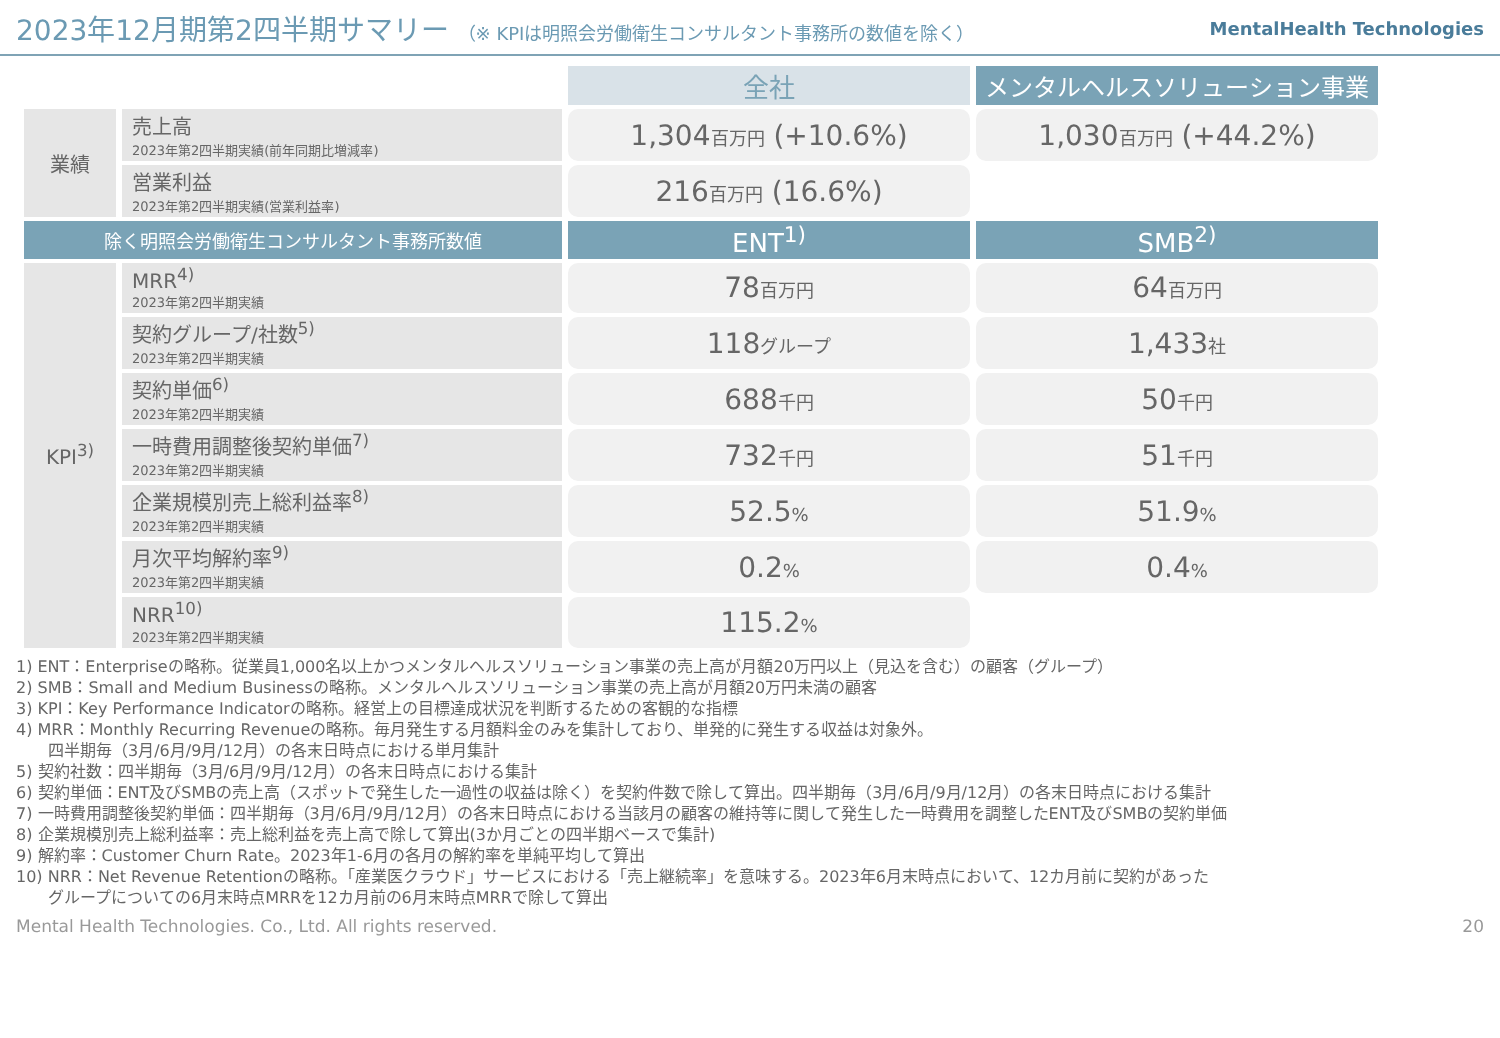2023年12月期第2四半期サマリー （※ KPIは明照会労働衛生コンサルタント事務所の数値を除く）
MentalHealth Technologies
| | | 全社 | メンタルヘルスソリューション事業 |
| --- | --- | --- | --- |
| 業績 | 売上高 2023年第2四半期実績(前年同期比増減率) | 1,304 百万円 (+10.6%) | 1,030 百万円 (+44.2%) |
| | 営業利益 2023年第2四半期実績(営業利益率) | 216 百万円 (16.6%) | |
| 除く明照会労働衛生コンサルタント事務所数値 | | ENT<sup>1)</sup> | SMB<sup>2)</sup> |
| KPI<sup>3)</sup> | MRR<sup>4)</sup> 2023年第2四半期実績 | 78 百万円 | 64 百万円 |
| | 契約グループ/社数<sup>5)</sup> 2023年第2四半期実績 | 118 グループ | 1,433 社 |
| | 契約単価<sup>6)</sup> 2023年第2四半期実績 | 688 千円 | 50 千円 |
| | 一時費用調整後契約単価<sup>7)</sup> 2023年第2四半期実績 | 732 千円 | 51 千円 |
| | 企業規模別売上総利益率<sup>8)</sup> 2023年第2四半期実績 | 52.5 % | 51.9 % |
| | 月次平均解約率<sup>9)</sup> 2023年第2四半期実績 | 0.2 % | 0.4 % |
| | NRR<sup>10)</sup> 2023年第2四半期実績 | 115.2 % | |
1) ENT：Enterpriseの略称。従業員1,000名以上かつメンタルヘルスソリューション事業の売上高が月額20万円以上（見込を含む）の顧客（グループ）
2) SMB：Small and Medium Businessの略称。メンタルヘルスソリューション事業の売上高が月額20万円未満の顧客
3) KPI：Key Performance Indicatorの略称。経営上の目標達成状況を判断するための客観的な指標
4) MRR：Monthly Recurring Revenueの略称。毎月発生する月額料金のみを集計しており、単発的に発生する収益は対象外。
　　四半期毎（3月/6月/9月/12月）の各末日時点における単月集計
5) 契約社数：四半期毎（3月/6月/9月/12月）の各末日時点における集計
6) 契約単価：ENT及びSMBの売上高（スポットで発生した一過性の収益は除く）を契約件数で除して算出。四半期毎（3月/6月/9月/12月）の各末日時点における集計
7) 一時費用調整後契約単価：四半期毎（3月/6月/9月/12月）の各末日時点における当該月の顧客の維持等に関して発生した一時費用を調整したENT及びSMBの契約単価
8) 企業規模別売上総利益率：売上総利益を売上高で除して算出(3か月ごとの四半期ベースで集計)
9) 解約率：Customer Churn Rate。2023年1-6月の各月の解約率を単純平均して算出
10) NRR：Net Revenue Retentionの略称。「産業医クラウド」サービスにおける「売上継続率」を意味する。2023年6月末時点において、12カ月前に契約があった
　　グループについての6月末時点MRRを12カ月前の6月末時点MRRで除して算出
Mental Health Technologies. Co., Ltd. All rights reserved. 20